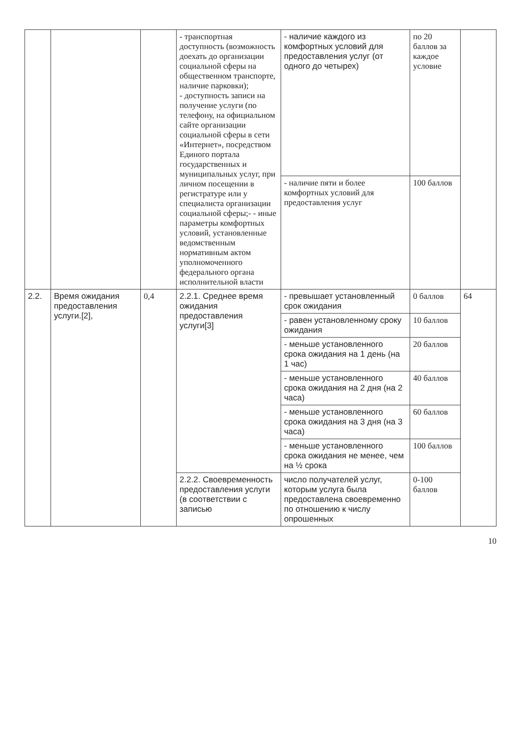| | | | - транспортная доступность (возможность доехать до организации социальной сферы на общественном транспорте, наличие парковки); - доступность записи на получение услуги (по телефону, на официальном сайте организации социальной сферы в сети «Интернет», посредством Единого портала государственных и муниципальных услуг, при личном посещении в регистратуре или у специалиста организации социальной сферы;- - иные параметры комфортных условий, установленные ведомственным нормативным актом уполномоченного федерального органа исполнительной власти | - наличие каждого из комфортных условий для предоставления услуг (от одного до четырех) | по 20 баллов за каждое условие | |
| | | | | - наличие пяти и более комфортных условий для предоставления услуг | 100 баллов | |
| 2.2. | Время ожидания предоставления услуги.[2], | 0,4 | 2.2.1. Среднее время ожидания предоставления услуги[3] | - превышает установленный срок ожидания | 0 баллов | 64 |
| | | | | - равен установленному сроку ожидания | 10 баллов | |
| | | | | - меньше установленного срока ожидания на 1 день (на 1 час) | 20 баллов | |
| | | | | - меньше установленного срока ожидания на 2 дня (на 2 часа) | 40 баллов | |
| | | | | - меньше установленного срока ожидания на 3 дня (на 3 часа) | 60 баллов | |
| | | | | - меньше установленного срока ожидания не менее, чем на ½ срока | 100 баллов | |
| | | | 2.2.2. Своевременность предоставления услуги (в соответствии с записью | число получателей услуг, которым услуга была предоставлена своевременно по отношению к числу опрошенных | 0-100 баллов | |
10